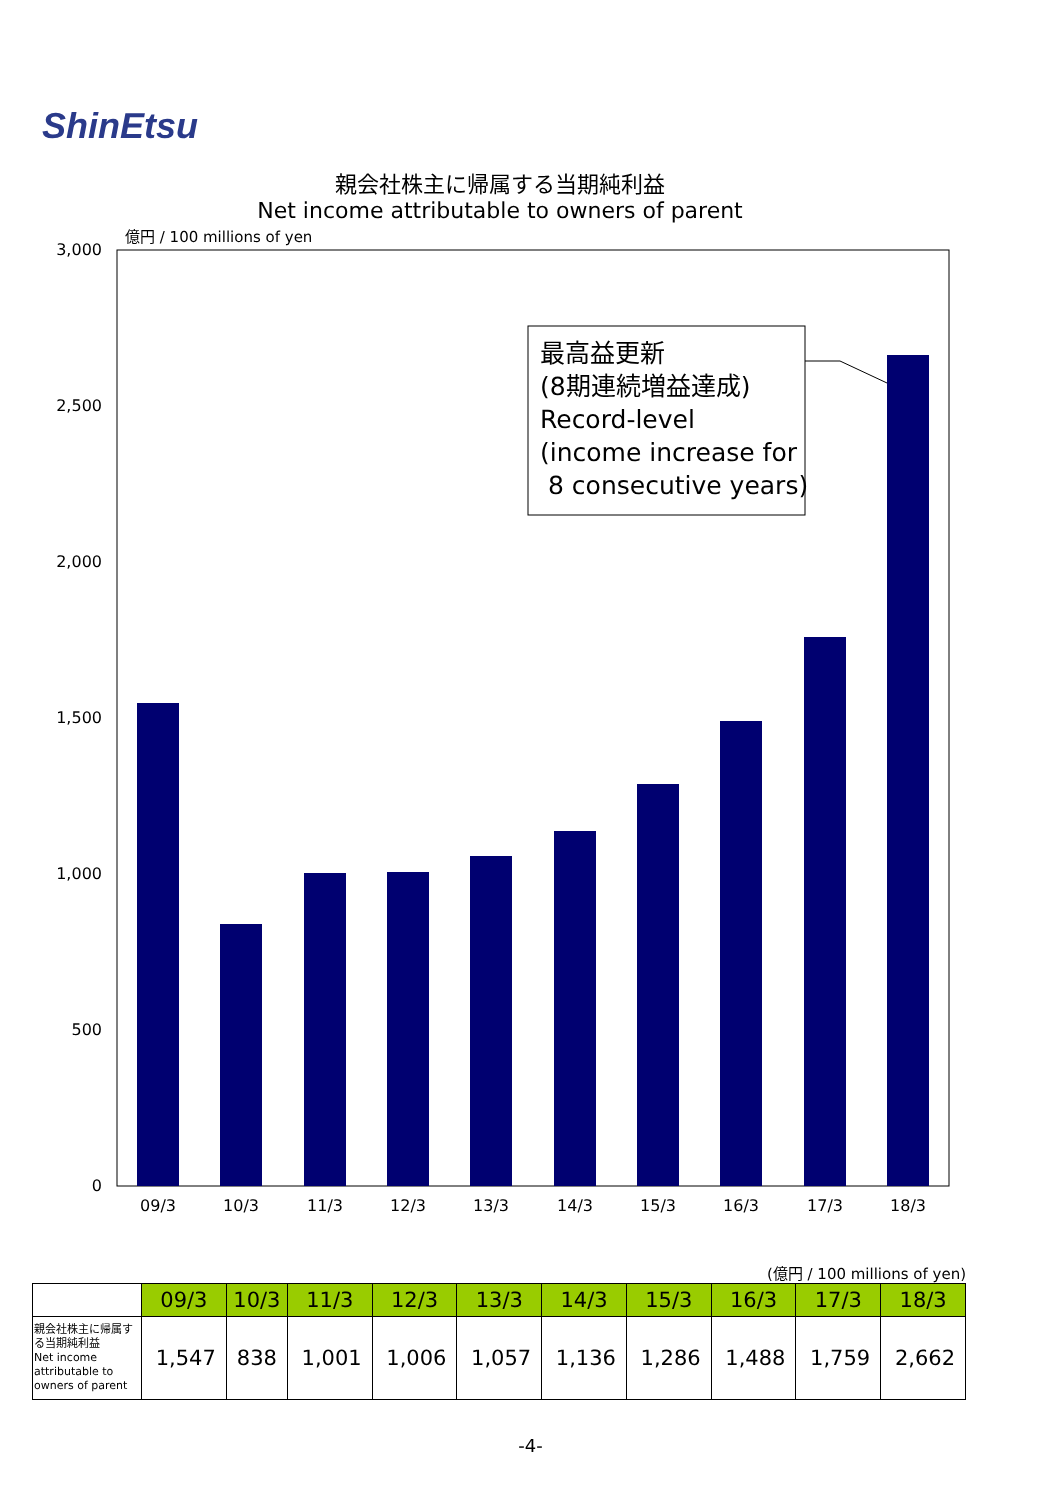ShinEtsu
親会社株主に帰属する当期純利益
Net income attributable to owners of parent
億円 / 100 millions of yen
3,000
2,500
2,000
1,500
1,000
500
0
09/3
10/3
11/3
12/3
13/3
14/3
15/3
16/3
17/3
18/3
最高益更新
(8期連続増益達成)
Record-level
(income increase for
8 consecutive years)
(億円 / 100 millions of yen)
| | 09/3 | 10/3 | 11/3 | 12/3 | 13/3 | 14/3 | 15/3 | 16/3 | 17/3 | 18/3 |
| --- | --- | --- | --- | --- | --- | --- | --- | --- | --- | --- |
| 親会社株主に帰属する当期純利益 Net income attributable to owners of parent | 1,547 | 838 | 1,001 | 1,006 | 1,057 | 1,136 | 1,286 | 1,488 | 1,759 | 2,662 |
-4-